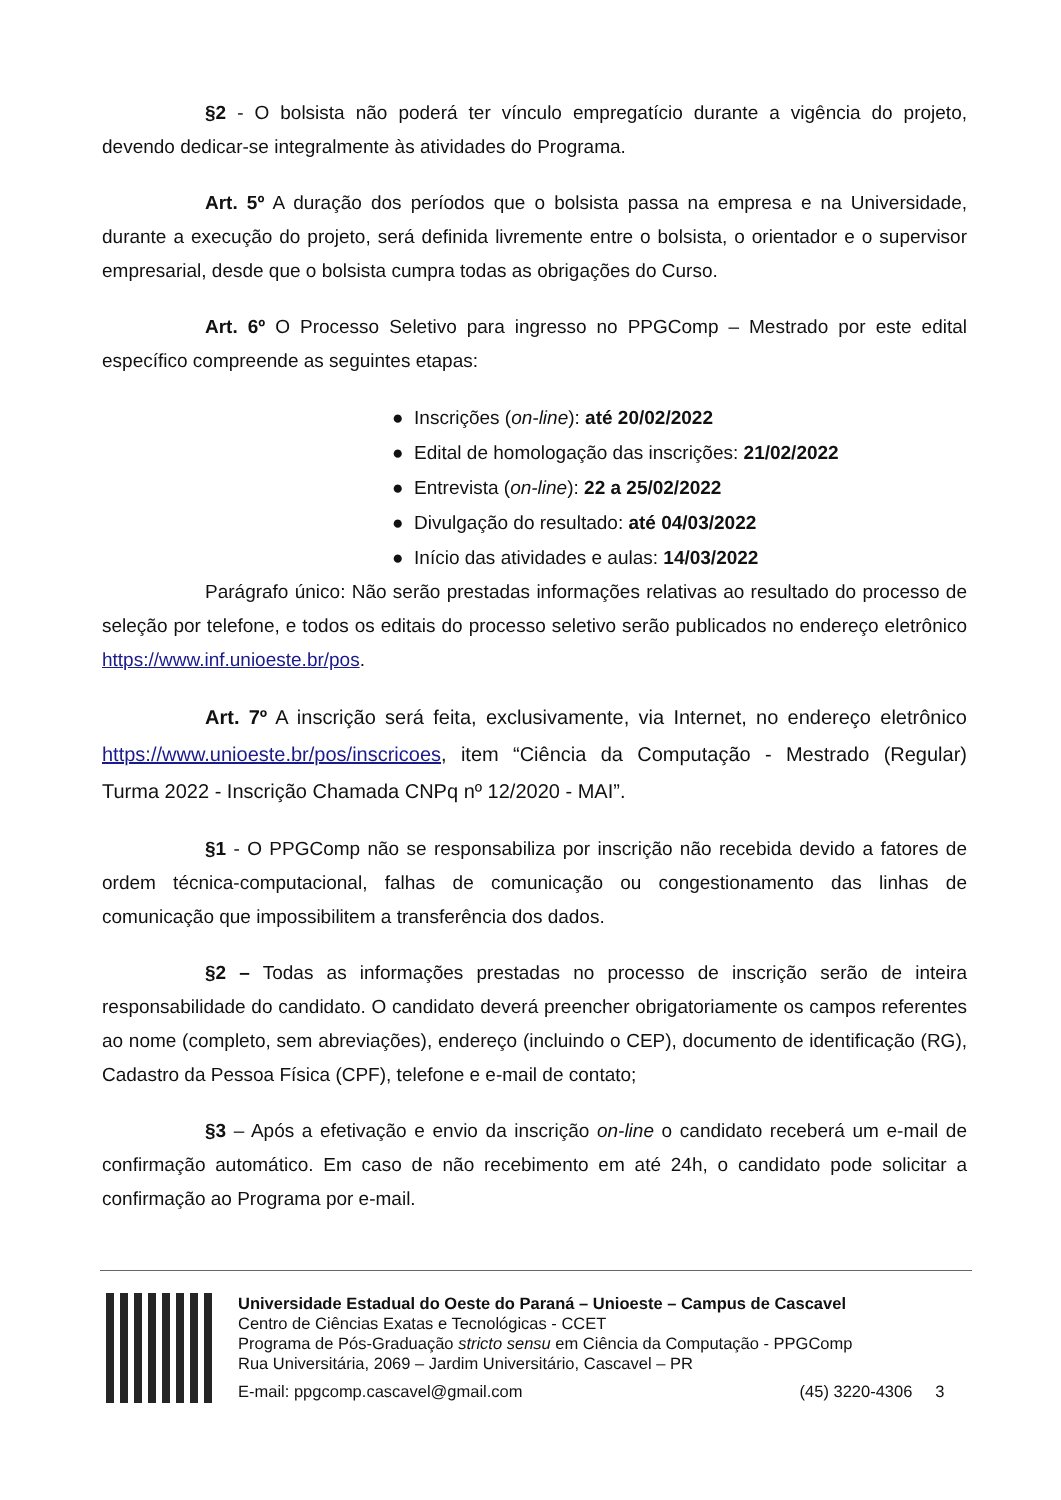§2 - O bolsista não poderá ter vínculo empregatício durante a vigência do projeto, devendo dedicar-se integralmente às atividades do Programa.
Art. 5º A duração dos períodos que o bolsista passa na empresa e na Universidade, durante a execução do projeto, será definida livremente entre o bolsista, o orientador e o supervisor empresarial, desde que o bolsista cumpra todas as obrigações do Curso.
Art. 6º O Processo Seletivo para ingresso no PPGComp – Mestrado por este edital específico compreende as seguintes etapas:
● Inscrições (on-line): até 20/02/2022
● Edital de homologação das inscrições: 21/02/2022
● Entrevista (on-line): 22 a 25/02/2022
● Divulgação do resultado: até 04/03/2022
● Início das atividades e aulas: 14/03/2022
Parágrafo único: Não serão prestadas informações relativas ao resultado do processo de seleção por telefone, e todos os editais do processo seletivo serão publicados no endereço eletrônico https://www.inf.unioeste.br/pos.
Art. 7º A inscrição será feita, exclusivamente, via Internet, no endereço eletrônico https://www.unioeste.br/pos/inscricoes, item “Ciência da Computação - Mestrado (Regular) Turma 2022 - Inscrição Chamada CNPq nº 12/2020 - MAI”.
§1 - O PPGComp não se responsabiliza por inscrição não recebida devido a fatores de ordem técnica-computacional, falhas de comunicação ou congestionamento das linhas de comunicação que impossibilitem a transferência dos dados.
§2 – Todas as informações prestadas no processo de inscrição serão de inteira responsabilidade do candidato. O candidato deverá preencher obrigatoriamente os campos referentes ao nome (completo, sem abreviações), endereço (incluindo o CEP), documento de identificação (RG), Cadastro da Pessoa Física (CPF), telefone e e-mail de contato;
§3 – Após a efetivação e envio da inscrição on-line o candidato receberá um e-mail de confirmação automático. Em caso de não recebimento em até 24h, o candidato pode solicitar a confirmação ao Programa por e-mail.
Universidade Estadual do Oeste do Paraná – Unioeste – Campus de Cascavel
Centro de Ciências Exatas e Tecnológicas - CCET
Programa de Pós-Graduação stricto sensu em Ciência da Computação - PPGComp
Rua Universitária, 2069 – Jardim Universitário, Cascavel – PR
E-mail: ppgcomp.cascavel@gmail.com (45) 3220-4306 3